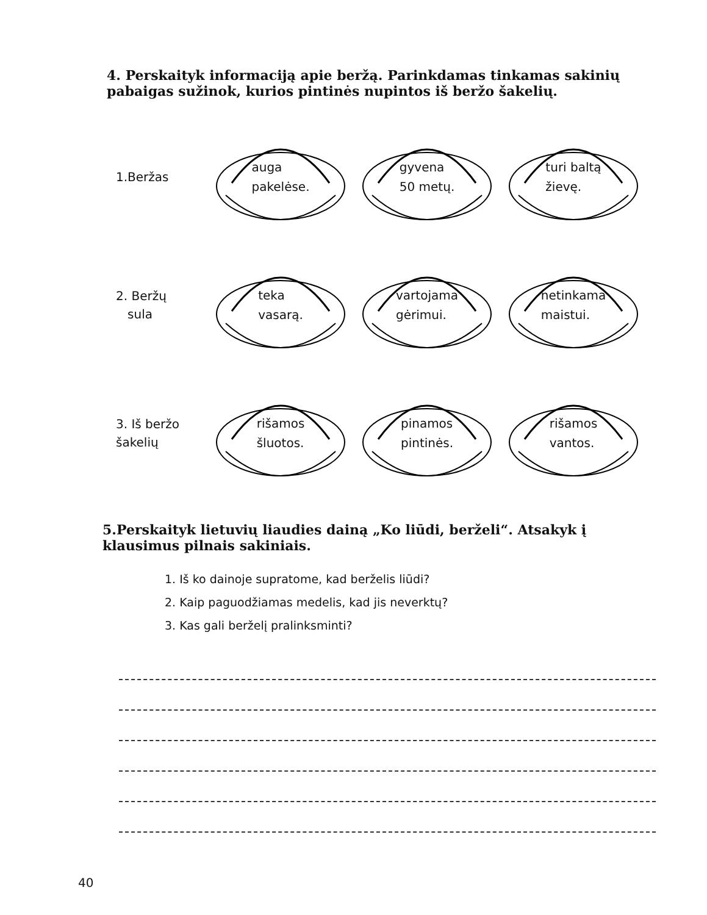4. Perskaityk informaciją apie beržą. Parinkdamas tinkamas sakinių pabaigas sužinok, kurios pintinės nupintos iš beržo šakelių.
1.Beržas
auga
pakelėse.
gyvena
50 metų.
turi baltą
žievę.
2. Beržų
sula
teka
vasarą.
vartojama
gėrimui.
netinkama
maistui.
3. Iš beržo
šakelių
rišamos
šluotos.
pinamos
pintinės.
rišamos
vantos.
5.Perskaityk lietuvių liaudies dainą „Ko liūdi, berželi“. Atsakyk į klausimus pilnais sakiniais.
1. Iš ko dainoje supratome, kad berželis liūdi?
2. Kaip paguodžiamas medelis, kad jis neverktų?
3. Kas gali berželį pralinksminti?
40